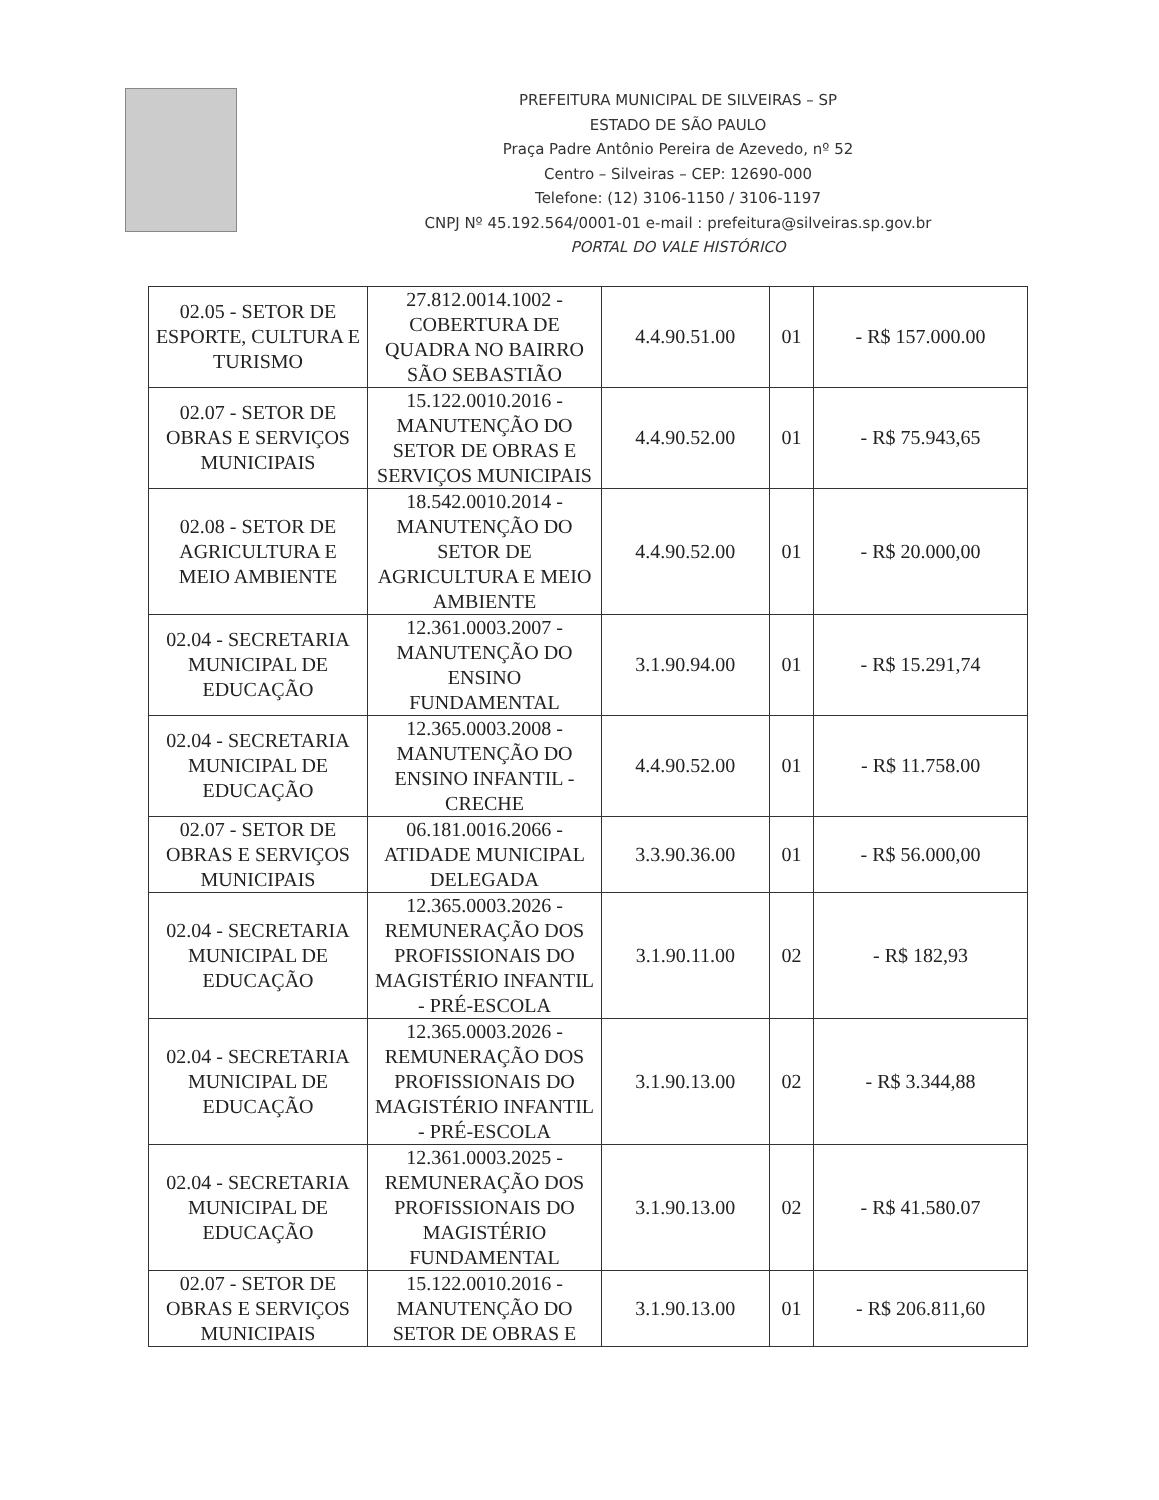PREFEITURA MUNICIPAL DE SILVEIRAS – SP
ESTADO DE SÃO PAULO
Praça Padre Antônio Pereira de Azevedo, nº 52
Centro – Silveiras – CEP: 12690-000
Telefone: (12) 3106-1150 / 3106-1197
CNPJ Nº 45.192.564/0001-01 e-mail : prefeitura@silveiras.sp.gov.br
PORTAL DO VALE HISTÓRICO
| 02.05 - SETOR DE ESPORTE, CULTURA E TURISMO | 27.812.0014.1002 - COBERTURA DE QUADRA NO BAIRRO SÃO SEBASTIÃO | 4.4.90.51.00 | 01 | - R$ 157.000.00 |
| 02.07 - SETOR DE OBRAS E SERVIÇOS MUNICIPAIS | 15.122.0010.2016 - MANUTENÇÃO DO SETOR DE OBRAS E SERVIÇOS MUNICIPAIS | 4.4.90.52.00 | 01 | - R$ 75.943,65 |
| 02.08 - SETOR DE AGRICULTURA E MEIO AMBIENTE | 18.542.0010.2014 - MANUTENÇÃO DO SETOR DE AGRICULTURA E MEIO AMBIENTE | 4.4.90.52.00 | 01 | - R$ 20.000,00 |
| 02.04 - SECRETARIA MUNICIPAL DE EDUCAÇÃO | 12.361.0003.2007 - MANUTENÇÃO DO ENSINO FUNDAMENTAL | 3.1.90.94.00 | 01 | - R$ 15.291,74 |
| 02.04 - SECRETARIA MUNICIPAL DE EDUCAÇÃO | 12.365.0003.2008 - MANUTENÇÃO DO ENSINO INFANTIL - CRECHE | 4.4.90.52.00 | 01 | - R$ 11.758.00 |
| 02.07 - SETOR DE OBRAS E SERVIÇOS MUNICIPAIS | 06.181.0016.2066 - ATIDADE MUNICIPAL DELEGADA | 3.3.90.36.00 | 01 | - R$ 56.000,00 |
| 02.04 - SECRETARIA MUNICIPAL DE EDUCAÇÃO | 12.365.0003.2026 - REMUNERAÇÃO DOS PROFISSIONAIS DO MAGISTÉRIO INFANTIL - PRÉ-ESCOLA | 3.1.90.11.00 | 02 | - R$ 182,93 |
| 02.04 - SECRETARIA MUNICIPAL DE EDUCAÇÃO | 12.365.0003.2026 - REMUNERAÇÃO DOS PROFISSIONAIS DO MAGISTÉRIO INFANTIL - PRÉ-ESCOLA | 3.1.90.13.00 | 02 | - R$ 3.344,88 |
| 02.04 - SECRETARIA MUNICIPAL DE EDUCAÇÃO | 12.361.0003.2025 - REMUNERAÇÃO DOS PROFISSIONAIS DO MAGISTÉRIO FUNDAMENTAL | 3.1.90.13.00 | 02 | - R$ 41.580.07 |
| 02.07 - SETOR DE OBRAS E SERVIÇOS MUNICIPAIS | 15.122.0010.2016 - MANUTENÇÃO DO SETOR DE OBRAS E | 3.1.90.13.00 | 01 | - R$ 206.811,60 |